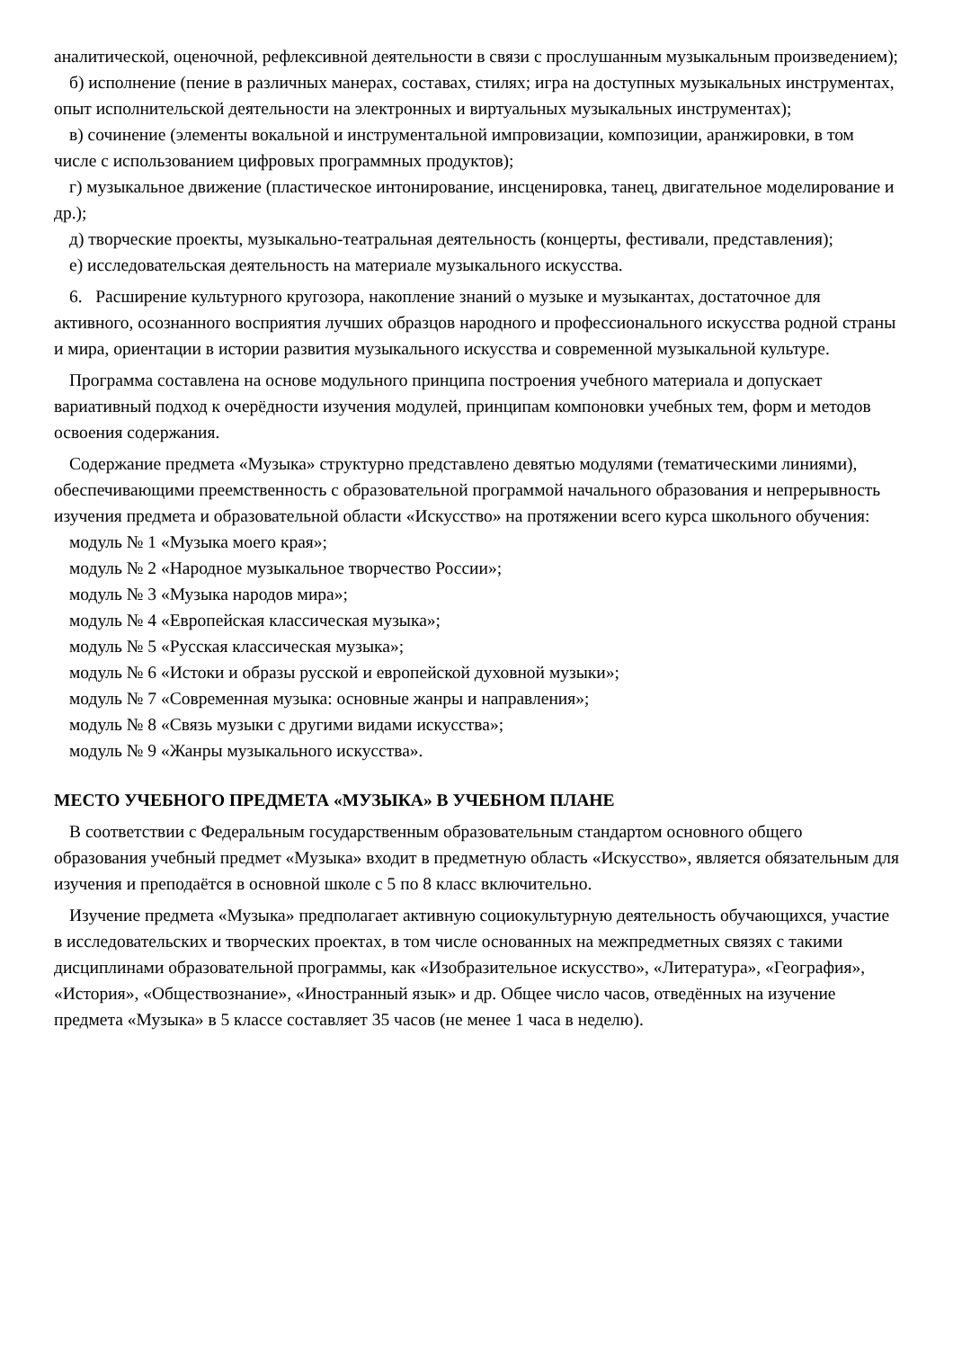аналитической, оценочной, рефлексивной деятельности в связи с прослушанным музыкальным произведением);
б) исполнение (пение в различных манерах, составах, стилях; игра на доступных музыкальных инструментах, опыт исполнительской деятельности на электронных и виртуальных музыкальных инструментах);
в) сочинение (элементы вокальной и инструментальной импровизации, композиции, аранжировки, в том числе с использованием цифровых программных продуктов);
г) музыкальное движение (пластическое интонирование, инсценировка, танец, двигательное моделирование и др.);
д) творческие проекты, музыкально-театральная деятельность (концерты, фестивали, представления);
е) исследовательская деятельность на материале музыкального искусства.
6. Расширение культурного кругозора, накопление знаний о музыке и музыкантах, достаточное для активного, осознанного восприятия лучших образцов народного и профессионального искусства родной страны и мира, ориентации в истории развития музыкального искусства и современной музыкальной культуре.
Программа составлена на основе модульного принципа построения учебного материала и допускает вариативный подход к очерёдности изучения модулей, принципам компоновки учебных тем, форм и методов освоения содержания.
Содержание предмета «Музыка» структурно представлено девятью модулями (тематическими линиями), обеспечивающими преемственность с образовательной программой начального образования и непрерывность изучения предмета и образовательной области «Искусство» на протяжении всего курса школьного обучения:
модуль № 1 «Музыка моего края»;
модуль № 2 «Народное музыкальное творчество России»;
модуль № 3 «Музыка народов мира»;
модуль № 4 «Европейская классическая музыка»;
модуль № 5 «Русская классическая музыка»;
модуль № 6 «Истоки и образы русской и европейской духовной музыки»;
модуль № 7 «Современная музыка: основные жанры и направления»;
модуль № 8 «Связь музыки с другими видами искусства»;
модуль № 9 «Жанры музыкального искусства».
МЕСТО УЧЕБНОГО ПРЕДМЕТА «МУЗЫКА» В УЧЕБНОМ ПЛАНЕ
В соответствии с Федеральным государственным образовательным стандартом основного общего образования учебный предмет «Музыка» входит в предметную область «Искусство», является обязательным для изучения и преподаётся в основной школе с 5 по 8 класс включительно.
Изучение предмета «Музыка» предполагает активную социокультурную деятельность обучающихся, участие в исследовательских и творческих проектах, в том числе основанных на межпредметных связях с такими дисциплинами образовательной программы, как «Изобразительное искусство», «Литература», «География», «История», «Обществознание», «Иностранный язык» и др. Общее число часов, отведённых на изучение предмета «Музыка» в 5 классе составляет 35 часов (не менее 1 часа в неделю).